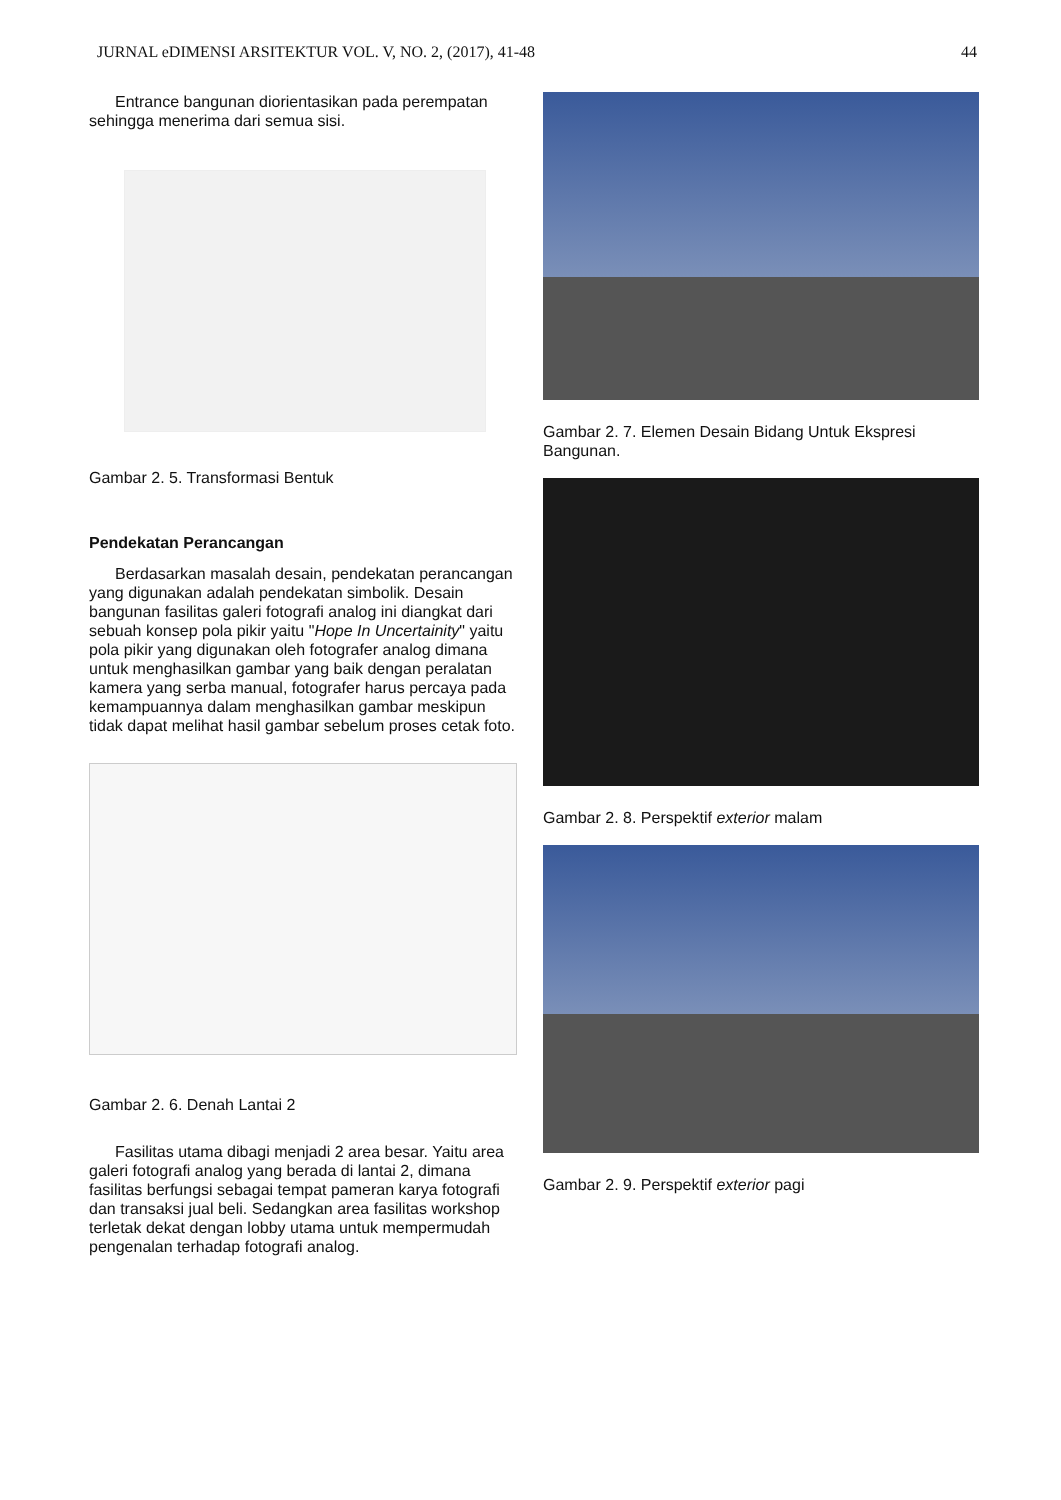JURNAL eDIMENSI ARSITEKTUR VOL. V, NO. 2, (2017), 41-48 44
Entrance bangunan diorientasikan pada perempatan sehingga menerima dari semua sisi.
Gambar 2. 5. Transformasi Bentuk
Pendekatan Perancangan
Berdasarkan masalah desain, pendekatan perancangan yang digunakan adalah pendekatan simbolik. Desain bangunan fasilitas galeri fotografi analog ini diangkat dari sebuah konsep pola pikir yaitu "Hope In Uncertainity" yaitu pola pikir yang digunakan oleh fotografer analog dimana untuk menghasilkan gambar yang baik dengan peralatan kamera yang serba manual, fotografer harus percaya pada kemampuannya dalam menghasilkan gambar meskipun tidak dapat melihat hasil gambar sebelum proses cetak foto.
Gambar 2. 6. Denah Lantai 2
Fasilitas utama dibagi menjadi 2 area besar. Yaitu area galeri fotografi analog yang berada di lantai 2, dimana fasilitas berfungsi sebagai tempat pameran karya fotografi dan transaksi jual beli. Sedangkan area fasilitas workshop terletak dekat dengan lobby utama untuk mempermudah pengenalan terhadap fotografi analog.
Gambar 2. 7. Elemen Desain Bidang Untuk Ekspresi Bangunan.
Gambar 2. 8. Perspektif exterior malam
Gambar 2. 9. Perspektif exterior pagi